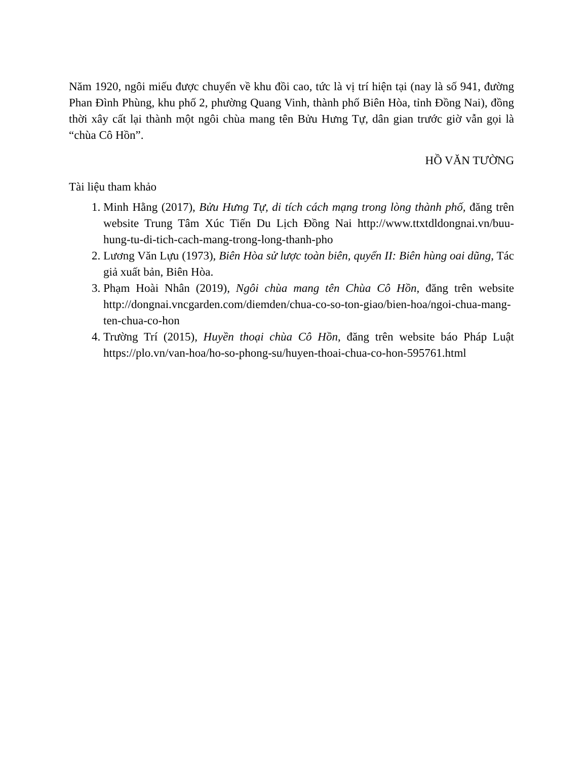Năm 1920, ngôi miếu được chuyển về khu đồi cao, tức là vị trí hiện tại (nay là số 941, đường Phan Đình Phùng, khu phố 2, phường Quang Vinh, thành phố Biên Hòa, tỉnh Đồng Nai), đồng thời xây cất lại thành một ngôi chùa mang tên Bửu Hưng Tự, dân gian trước giờ vẫn gọi là “chùa Cô Hồn”.
HỒ VĂN TƯỜNG
Tài liệu tham khảo
1. Minh Hằng (2017), Bửu Hưng Tự, di tích cách mạng trong lòng thành phố, đăng trên website Trung Tâm Xúc Tiến Du Lịch Đồng Nai http://www.ttxtdldongnai.vn/buu-hung-tu-di-tich-cach-mang-trong-long-thanh-pho
2. Lương Văn Lựu (1973), Biên Hòa sử lược toàn biên, quyển II: Biên hùng oai dũng, Tác giả xuất bản, Biên Hòa.
3. Phạm Hoài Nhân (2019), Ngôi chùa mang tên Chùa Cô Hồn, đăng trên website http://dongnai.vncgarden.com/diemden/chua-co-so-ton-giao/bien-hoa/ngoi-chua-mang-ten-chua-co-hon
4. Trường Trí (2015), Huyền thoại chùa Cô Hồn, đăng trên website báo Pháp Luật https://plo.vn/van-hoa/ho-so-phong-su/huyen-thoai-chua-co-hon-595761.html